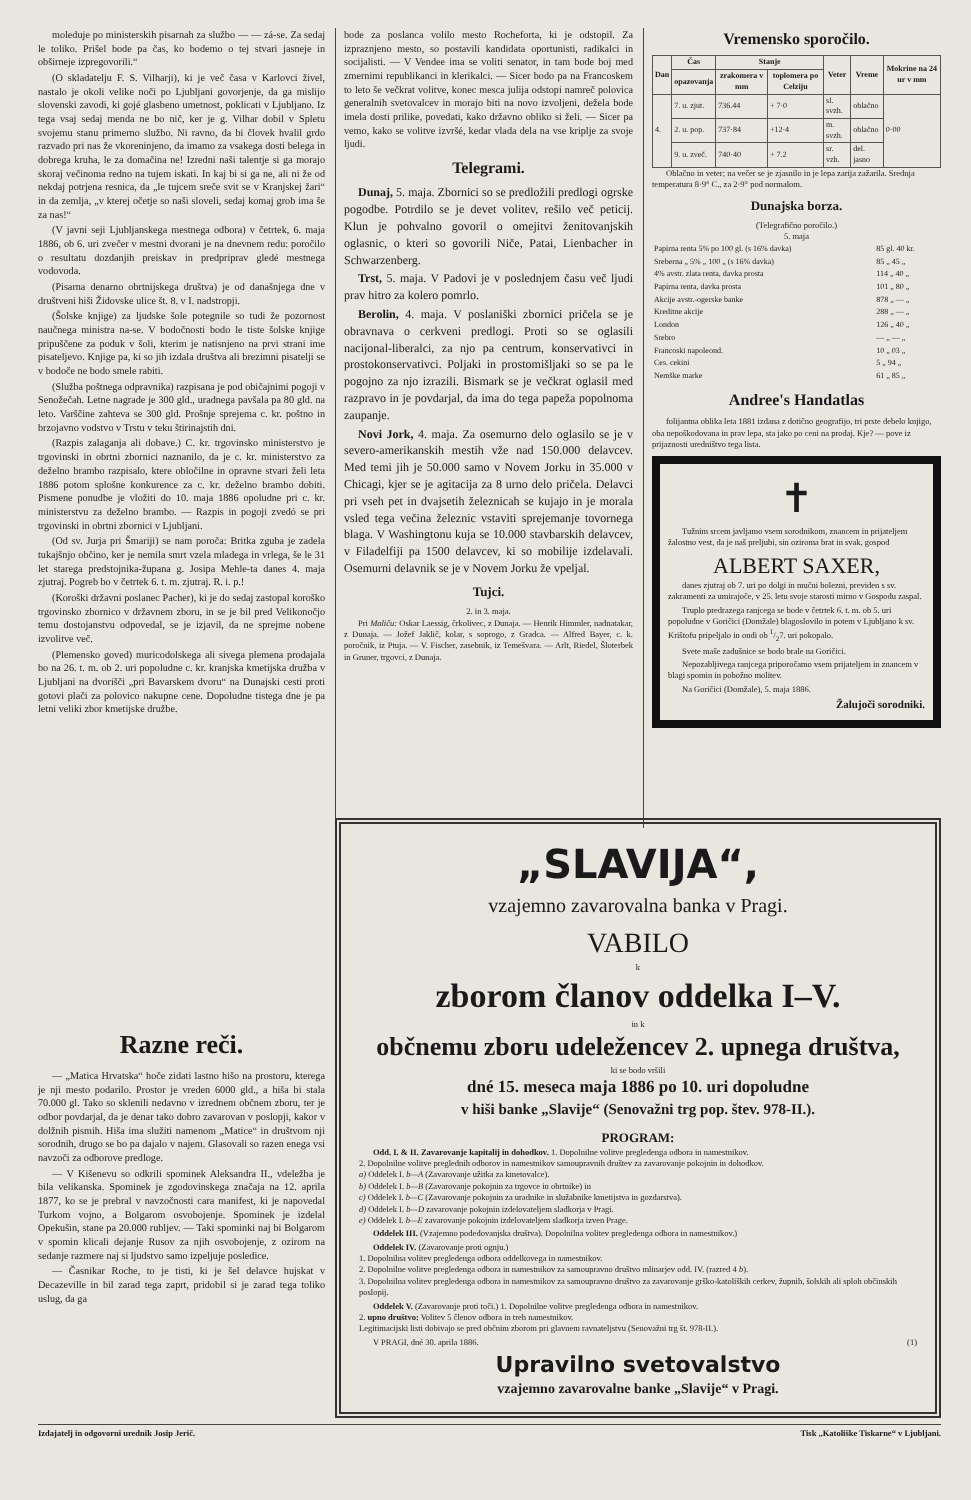moleduje po ministerskih pisarnah za službo — — zá-se. Za sedaj le toliko. Prišel bode pa čas, ko bodemo o tej stvari jasneje in obširneje izpregovorili.“
(O skladatelju F. S. Vilharji), ki je več časa v Karlovci živel, nastalo je okoli velike noči po Ljubljani govorjenje, da ga mislijo slovenski zavodi, ki gojé glasbeno umetnost, poklicati v Ljubljano. Iz tega vsaj sedaj menda ne bo nič, ker je g. Vilhar dobil v Spletu svojemu stanu primerno službo. Ni ravno, da bi človek hvalil grdo razvado pri nas že vkoreninjeno, da imamo za vsakega dosti belega in dobrega kruha, le za domačina ne! Izredni naši talentje si ga morajo skoraj večinoma redno na tujem iskati. In kaj bi si ga ne, ali ni že od nekdaj potrjena resnica, da „le tujcem sreče svit se v Kranjskej žari“ in da zemlja, „v kterej očetje so naši sloveli, sedaj komaj grob ima še za nas!“
(V javni seji Ljubljanskega mestnega odbora) v četrtek, 6. maja 1886, ob 6. uri zvečer v mestni dvorani je na dnevnem redu: poročilo o resultatu dozdanjih preiskav in predpriprav gledé mestnega vodovoda.
(Pisarna denarno obrtnijskega društva) je od današnjega dne v društveni hiši Židovske ulice št. 8. v I. nadstropji.
(Šolske knjige) za ljudske šole potegnile so tudi že pozornost naučnega ministra na-se. V bodočnosti bodo le tiste šolske knjige pripuščene za poduk v šoli, kterim je natisnjeno na prvi strani ime pisateljevo. Knjige pa, ki so jih izdala društva ali brezimni pisatelji se v bodoče ne bodo smele rabiti.
(Služba poštnega odpravnika) razpisana je pod običajnimi pogoji v Senožečah. Letne nagrade je 300 gld., uradnega pavšala pa 80 gld. na leto. Varščine zahteva se 300 gld. Prošnje sprejema c. kr. poštno in brzojavno vodstvo v Trstu v teku štirinajstih dni.
(Razpis zalaganja ali dobave.) C. kr. trgovinsko ministerstvo je trgovinski in obrtni zbornici naznanilo, da je c. kr. ministerstvo za deželno brambo razpisalo, ktere obločilne in opravne stvari želi leta 1886 potom splošne konkurence za c. kr. deželno brambo dobiti. Pismene ponudbe je vložiti do 10. maja 1886 opoludne pri c. kr. ministerstvu za deželno brambo. — Razpis in pogoji zvedó se pri trgovinski in obrtni zbornici v Ljubljani.
(Od sv. Jurja pri Šmariji) se nam poroča: Britka zguba je zadela tukajšnjo občino, ker je nemila smrt vzela mladega in vrlega, še le 31 let starega predstojnika-župana g. Josipa Mehle-ta danes 4. maja zjutraj. Pogreb bo v četrtek 6. t. m. zjutraj. R. i. p.!
(Koroški državni poslanec Pacher), ki je do sedaj zastopal koroško trgovinsko zbornico v državnem zboru, in se je bil pred Velikonočjo temu dostojanstvu odpovedal, se je izjavil, da ne sprejme nobene izvolitve več.
(Plemensko goved) muricodolskega ali sivega plemena prodajala bo na 26. t. m. ob 2. uri popoludne c. kr. kranjska kmetijska družba v Ljubljani na dvorišči „pri Bavarskem dvoru“ na Dunajski cesti proti gotovi plači za polovico nakupne cene. Dopoludne tistega dne je pa letni veliki zbor kmetijske družbe.
bode za poslanca volilo mesto Rocheforta, ki je odstopil. Za izpraznjeno mesto, so postavili kandidata oportunisti, radikalci in socijalisti. — V Vendee ima se voliti senator, in tam bode boj med zmernimi republikanci in klerikalci. — Sicer bodo pa na Francoskem to leto še večkrat volitve, konec mesca julija odstopi namreč polovica generalnih svetovalcev in morajo biti na novo izvoljeni, dežela bode imela dosti prilike, povedati, kako državno obliko si želi. — Sicer pa vemo, kako se volitve izvršé, kedar vlada dela na vse kriplje za svoje ljudi.
Telegrami.
Dunaj, 5. maja. Zbornici so se predložili predlogi ogrske pogodbe. Potrdilo se je devet volitev, rešilo več peticij. Klun je pohvalno govoril o omejitvi ženitovanjskih oglasnic, o kteri so govorili Niče, Patai, Lienbacher in Schwarzenberg.
Trst, 5. maja. V Padovi je v poslednjem času več ljudi prav hitro za kolero pomrlo.
Berolin, 4. maja. V poslaniški zbornici pričela se je obravnava o cerkveni predlogi. Proti so se oglasili nacijonal-liberalci, za njo pa centrum, konservativci in prostokonservativci. Poljaki in prostomišljaki so se pa le pogojno za njo izrazili. Bismark se je večkrat oglasil med razpravo in je povdarjal, da ima do tega papeža popolnoma zaupanje.
Novi Jork, 4. maja. Za osemurno delo oglasilo se je v severo-amerikanskih mestih vže nad 150.000 delavcev. Med temi jih je 50.000 samo v Novem Jorku in 35.000 v Chicagi, kjer se je agitacija za 8 urno delo pričela. Delavci pri vseh pet in dvajsetih železnicah se kujajo in je morala vsled tega večina železnic vstaviti sprejemanje tovornega blaga. V Washingtonu kuja se 10.000 stavbarskih delavcev, v Filadelfiji pa 1500 delavcev, ki so mobilije izdelavali. Osemurni delavnik se je v Novem Jorku že vpeljal.
Tujci.
2. in 3. maja.
Pri Maliču: Oskar Laessig, črkolivec, z Dunaja. — Henrik Himmler, nadnatakar, z Dunaja. — Jožef Jaklič, kolar, s soprogo, z Gradca. — Alfred Bayer, c. k. poročnik, iz Ptuja. — V. Fischer, zasebnik, iz Temešvara. — Arlt, Riedel, Šloterbek in Gruner, trgovci, z Dunaja.
Vremensko sporočilo.
| Dan | Čas | Stanje | | Veter | Vreme | Mokrine na 24 ur v mm |
| --- | --- | --- | --- | --- | --- | --- |
| | opazovanja | zrakomera v mm | toplomera po Celziju | | | |
| 4. | 7. u. zjut. | 736.44 | + 7·0 | sl. svzh. | oblačno | 0·00 |
| | 2. u. pop. | 737·84 | +12·4 | m. svzh. | oblačno | |
| | 9. u. zveč. | 740·40 | + 7.2 | sr. vzh. | del. jasno | |
Oblačno in veter; na večer se je zjasnilo in je lepa zarija zažarila. Srednja temperatura 8·9° C., za 2·9° pod normalom.
Dunajska borza.
(Telegrafično poročilo.)
5. maja
| Papirna renta 5% po 100 gl. (s 16% davka) | 85 gl. 40 kr. |
| Sreberna „ 5% „ 100 „ (s 16% davka) | 85 „ 45 „ |
| 4% avstr. zlata renta, davka prosta | 114 „ 40 „ |
| Papirna renta, davka prosta | 101 „ 80 „ |
| Akcije avstr.-ogerske banke | 878 „ — „ |
| Kreditne akcije | 288 „ — „ |
| London | 126 „ 40 „ |
| Srebro | — „ — „ |
| Francoski napoleond. | 10 „ 03 „ |
| Ces. cekini | 5 „ 94 „ |
| Nemške marke | 61 „ 85 „ |
Andree's Handatlas
folijantna oblika leta 1881 izdana z dotično geografijo, tri prste debelo knjigo, oba nepoškodovana in prav lepa, sta jako po ceni na prodaj. Kje? — pove iz prijaznosti uredništvo tega lista.
✝
Tužnim srcem javljamo vsem sorodnikom, znancem in prijateljem žalostno vest, da je naš preljubi, sin oziroma brat in svak, gospod
ALBERT SAXER,
danes zjutraj ob 7. uri po dolgi in mučni bolezni, previden s sv. zakramenti za umirajoče, v 25. letu svoje starosti mirno v Gospodu zaspal.
Truplo predrazega ranjcega se bode v četrtek 6. t. m. ob 5. uri popoludne v Goričici (Domžale) blagoslovilo in potem v Ljubljano k sv. Krištofu pripeljalo in ondi ob 1/27. uri pokopalo.
Svete maše zadušnice se bodo brale na Goričici.
Nepozabljivega ranjcega priporočamo vsem prijateljem in znancem v blagi spomin in pobožno molitev.
Na Goričici (Domžale), 5. maja 1886.
Žalujoči sorodniki.
Razne reči.
— „Matica Hrvatska“ hoče zidati lastno hišo na prostoru, kterega je njì mesto podarilo. Prostor je vreden 6000 gld., a hiša bi stala 70.000 gl. Tako so sklenili nedavno v izrednem občnem zboru, ter je odbor povdarjal, da je denar tako dobro zavarovan v poslopji, kakor v dolžnih pismih. Hiša ima služiti namenom „Matice“ in društvom nji sorodnih, drugo se bo pa dajalo v najem. Glasovali so razen enega vsi navzoči za odborove predloge.
— V Kišenevu so odkrili spominek Aleksandra II., vdeležba je bila velikanska. Spominek je zgodovinskega značaja na 12. aprila 1877, ko se je prebral v navzočnosti cara manifest, ki je napovedal Turkom vojno, a Bolgarom osvobojenje. Spominek je izdelal Opekušin, stane pa 20.000 rubljev. — Taki spominki naj bi Bolgarom v spomin klicali dejanje Rusov za njih osvobojenje, z ozirom na sedanje razmere naj si ljudstvo samo izpeljuje posledice.
— Časnikar Roche, to je tisti, ki je šel delavce hujskat v Decazeville in bil zarad tega zaprt, pridobil si je zarad tega toliko uslug, da ga
„SLAVIJA“,
vzajemno zavarovalna banka v Pragi.
VABILO
k
zborom članov oddelka I–V.
in k
občnemu zboru udeležencev 2. upnega društva,
ki se bodo vršili
dné 15. meseca maja 1886 po 10. uri dopoludne
v hiši banke „Slavije“ (Senovažni trg pop. štev. 978-II.).
PROGRAM:
Odd. I. & II. Zavarovanje kapitalij in dohodkov. 1. Dopolnilne volitve pregledenga odbora in namestnikov.
2. Dopolnilne volitve preglednih odborov in namestnikov samoupravnih društev za zavarovanje pokojnin in dohodkov.
a) Oddelek I. b—A (Zavarovanje užitka za kmetovalce).
b) Oddelek I. b—B (Zavarovanje pokojnin za trgovce in obrtnike) in
c) Oddelek I. b—C (Zavarovanje pokojnin za uradnike in služabnike kmetijstva in gozdarstva).
d) Oddelek I. b—D zavarovanje pokojnin izdelovateljem sladkorja v Pragi.
e) Oddelek I. b—E zavarovanje pokojnin izdelovateljem sladkorja izven Prage.
Oddelek III. (Vzajemno podedovanjska društva). Dopolnilna volitev pregledenga odbora in namestnikov.)
Oddelek IV. (Zavarovanje proti ognju.)
1. Dopolnilna volitev pregledenga odbora oddelkovega in namestnikov.
2. Dopolnilne volitve pregledenga odbora in namestnikov za samoupravno društvo mlinarjev odd. IV. (razred 4 b).
3. Dopolnilna volitev pregledenga odbora in namestnikov za samoupravno društvo za zavarovanje grško-katoliških cerkev, župnih, šolskih ali sploh občinskih poslopij.
Oddelek V. (Zavarovanje proti toči.) 1. Dopolnilne volitve pregledenga odbora in namestnikov.
2. upno društvo: Volitev 5 členov odbora in treh namestnikov.
Legitimacijski listi dobivajo se pred občnim zborom pri glavnem ravnateljstvu (Senovažni trg št. 978-II.).
V PRAGI, dné 30. aprila 1886. (1)
Upravilno svetovalstvo
vzajemno zavarovalne banke „Slavije“ v Pragi.
Izdajatelj in odgovorni urednik Josip Jerič. Tisk „Katoliške Tiskarne“ v Ljubljani.